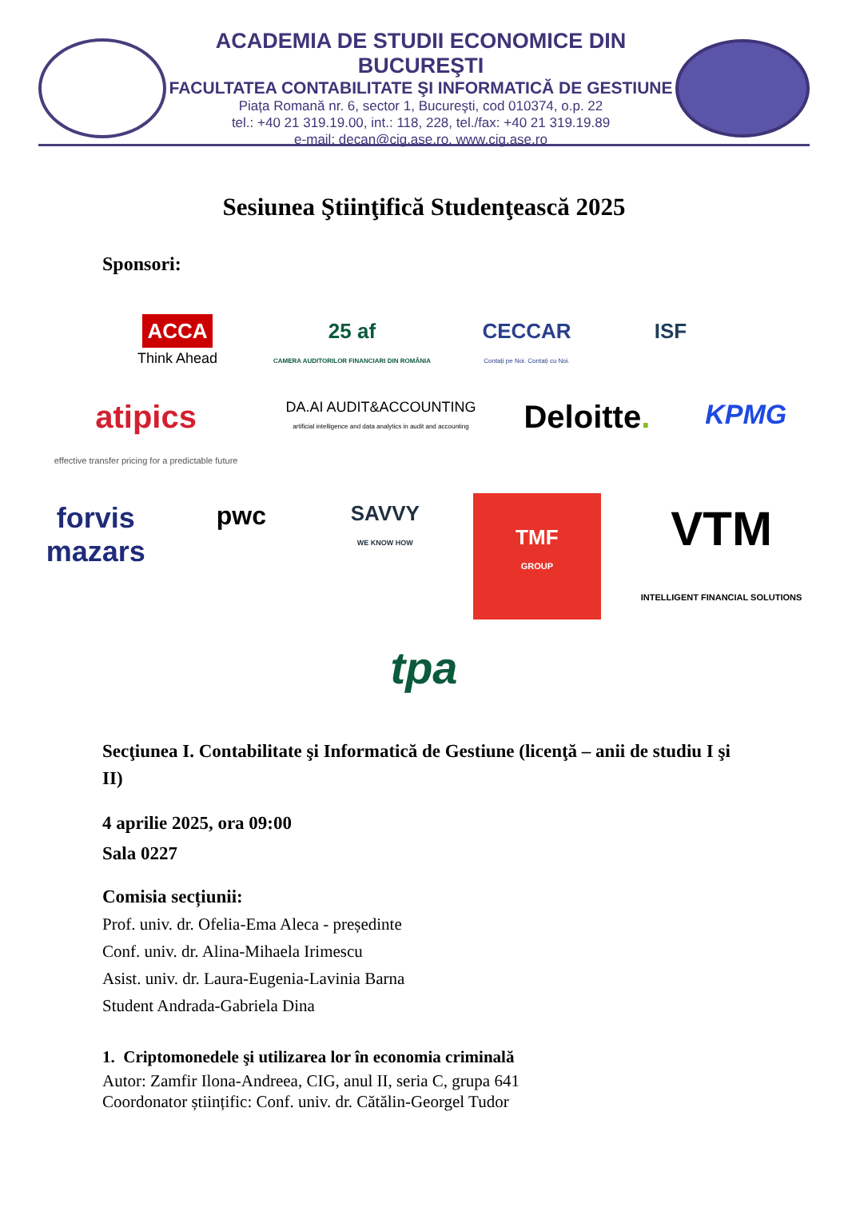ACADEMIA DE STUDII ECONOMICE DIN BUCUREŞTI
FACULTATEA CONTABILITATE ŞI INFORMATICĂ DE GESTIUNE
Piața Romană nr. 6, sector 1, Bucureşti, cod 010374, o.p. 22
tel.: +40 21 319.19.00, int.: 118, 228, tel./fax: +40 21 319.19.89
e-mail: decan@cig.ase.ro, www.cig.ase.ro
Sesiunea Ştiinţifică Studenţească 2025
Sponsori:
ACCA
Think Ahead
25 af
CAMERA AUDITORILOR FINANCIARI DIN ROMÂNIA
CECCAR
Contați pe Noi. Contați cu Noi.
ISF
atipics
effective transfer pricing for a predictable future
DA.AI AUDIT&ACCOUNTING
artificial intelligence and data analytics in audit and accounting
Deloitte.
KPMG
forvis
mazars
pwc
SAVVY
WE KNOW HOW
TMF
GROUP
VTM
INTELLIGENT FINANCIAL SOLUTIONS
tpa
Secţiunea I. Contabilitate şi Informatică de Gestiune (licenţă – anii de studiu I şi II)
4 aprilie 2025, ora 09:00
Sala 0227
Comisia secțiunii:
Prof. univ. dr. Ofelia-Ema Aleca - președinte
Conf. univ. dr. Alina-Mihaela Irimescu
Asist. univ. dr. Laura-Eugenia-Lavinia Barna
Student Andrada-Gabriela Dina
1. Criptomonedele şi utilizarea lor în economia criminală
Autor: Zamfir Ilona-Andreea, CIG, anul II, seria C, grupa 641
Coordonator științific: Conf. univ. dr. Cătălin-Georgel Tudor